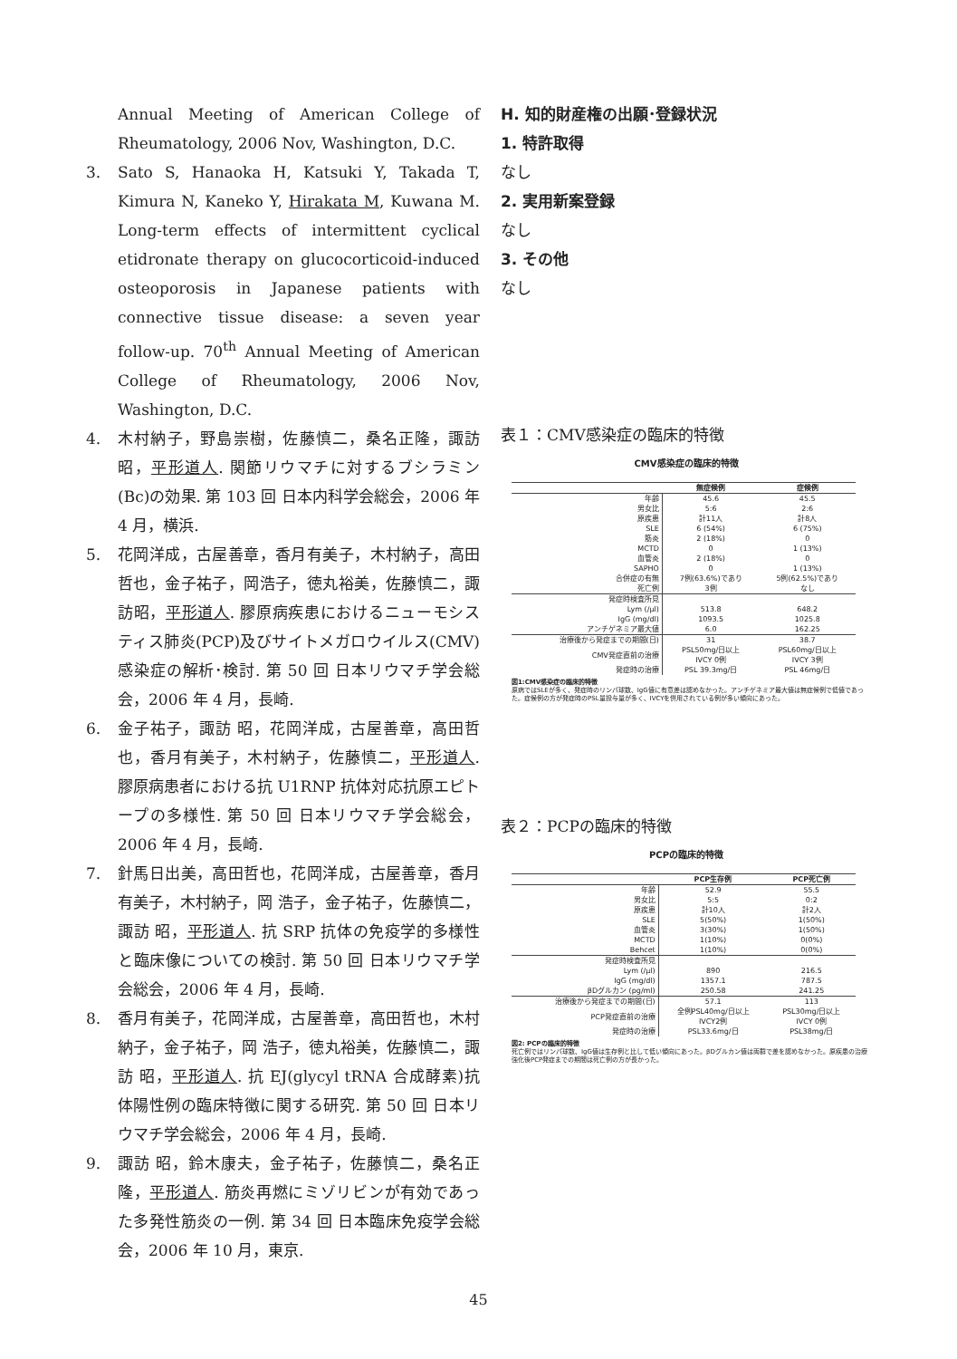Annual Meeting of American College of Rheumatology, 2006 Nov, Washington, D.C.
3. Sato S, Hanaoka H, Katsuki Y, Takada T, Kimura N, Kaneko Y, Hirakata M, Kuwana M. Long-term effects of intermittent cyclical etidronate therapy on glucocorticoid-induced osteoporosis in Japanese patients with connective tissue disease: a seven year follow-up. 70<sup>th</sup> Annual Meeting of American College of Rheumatology, 2006 Nov, Washington, D.C.
4. 木村納子，野島崇樹，佐藤慎二，桑名正隆，諏訪昭，平形道人. 関節リウマチに対するブシラミン(Bc)の効果. 第 103 回 日本内科学会総会，2006 年 4 月，横浜.
5. 花岡洋成，古屋善章，香月有美子，木村納子，高田哲也，金子祐子，岡浩子，徳丸裕美，佐藤慎二，諏訪昭，平形道人. 膠原病疾患におけるニューモシスティス肺炎(PCP)及びサイトメガロウイルス(CMV)感染症の解析･検討. 第 50 回 日本リウマチ学会総会，2006 年 4 月，長崎.
6. 金子祐子，諏訪 昭，花岡洋成，古屋善章，高田哲也，香月有美子，木村納子，佐藤慎二，平形道人. 膠原病患者における抗 U1RNP 抗体対応抗原エピトープの多様性. 第 50 回 日本リウマチ学会総会，2006 年 4 月，長崎.
7. 針馬日出美，高田哲也，花岡洋成，古屋善章，香月有美子，木村納子，岡 浩子，金子祐子，佐藤慎二，諏訪 昭，平形道人. 抗 SRP 抗体の免疫学的多様性と臨床像についての検討. 第 50 回 日本リウマチ学会総会，2006 年 4 月，長崎.
8. 香月有美子，花岡洋成，古屋善章，高田哲也，木村納子，金子祐子，岡 浩子，徳丸裕美，佐藤慎二，諏訪 昭，平形道人. 抗 EJ(glycyl tRNA 合成酵素)抗体陽性例の臨床特徴に関する研究. 第 50 回 日本リウマチ学会総会，2006 年 4 月，長崎.
9. 諏訪 昭，鈴木康夫，金子祐子，佐藤慎二，桑名正隆，平形道人. 筋炎再燃にミゾリビンが有効であった多発性筋炎の一例. 第 34 回 日本臨床免疫学会総会，2006 年 10 月，東京.
H. 知的財産権の出願･登録状況
1. 特許取得
なし
2. 実用新案登録
なし
3. その他
なし
表１：CMV感染症の臨床的特徴
CMV感染症の臨床的特徴
| | 無症候例 | 症候例 |
| --- | --- | --- |
| 年齢 | 45.6 | 45.5 |
| 男女比 | 5:6 | 2:6 |
| 原疾患 | 計11人 | 計8人 |
| SLE | 6 (54%) | 6 (75%) |
| 筋炎 | 2 (18%) | 0 |
| MCTD | 0 | 1 (13%) |
| 血管炎 | 2 (18%) | 0 |
| SAPHO | 0 | 1 (13%) |
| 合併症の有無 | 7例(63.6%)であり | 5例(62.5%)であり |
| 死亡例 | 3例 | なし |
| 発症時検査所見 | | |
| Lym (/μl) | 513.8 | 648.2 |
| IgG (mg/dl) | 1093.5 | 1025.8 |
| アンチゲネミア最大値 | 6.0 | 162.25 |
| 治療後から発症までの期間(日) | 31 | 38.7 |
| CMV発症直前の治療 | PSL50mg/日以上 IVCY 0例 | PSL60mg/日以上 IVCY 3例 |
| 発症時の治療 | PSL 39.3mg/日 | PSL 46mg/日 |
図1:CMV感染症の臨床的特徴
原病ではSLEが多く、発症時のリンパ球数、IgG値に有意差は認めなかった。アンチゲネミア最大値は無症候例で低値であった。症候例の方が発症時のPSL量投与量が多く、IVCYを併用されている例が多い傾向にあった。
表２：PCPの臨床的特徴
PCPの臨床的特徴
| | PCP生存例 | PCP死亡例 |
| --- | --- | --- |
| 年齢 | 52.9 | 55.5 |
| 男女比 | 5:5 | 0:2 |
| 原疾患 | 計10人 | 計2人 |
| SLE | 5(50%) | 1(50%) |
| 血管炎 | 3(30%) | 1(50%) |
| MCTD | 1(10%) | 0(0%) |
| Behcet | 1(10%) | 0(0%) |
| 発症時検査所見 | | |
| Lym (/μl) | 890 | 216.5 |
| IgG (mg/dl) | 1357.1 | 787.5 |
| βDグルカン (pg/ml) | 250.58 | 241.25 |
| 治療後から発症までの期間(日) | 57.1 | 113 |
| PCP発症直前の治療 | 全例PSL40mg/日以上 IVCY2例 | PSL30mg/日以上 IVCY 0例 |
| 発症時の治療 | PSL33.6mg/日 | PSL38mg/日 |
図2: PCPの臨床的特徴
死亡例ではリンパ球数、IgG値は生存例と比して低い傾向にあった。βDグルカン値は両群で差を認めなかった。原疾患の治療強化後PCP発症までの期間は死亡例の方が長かった。
45